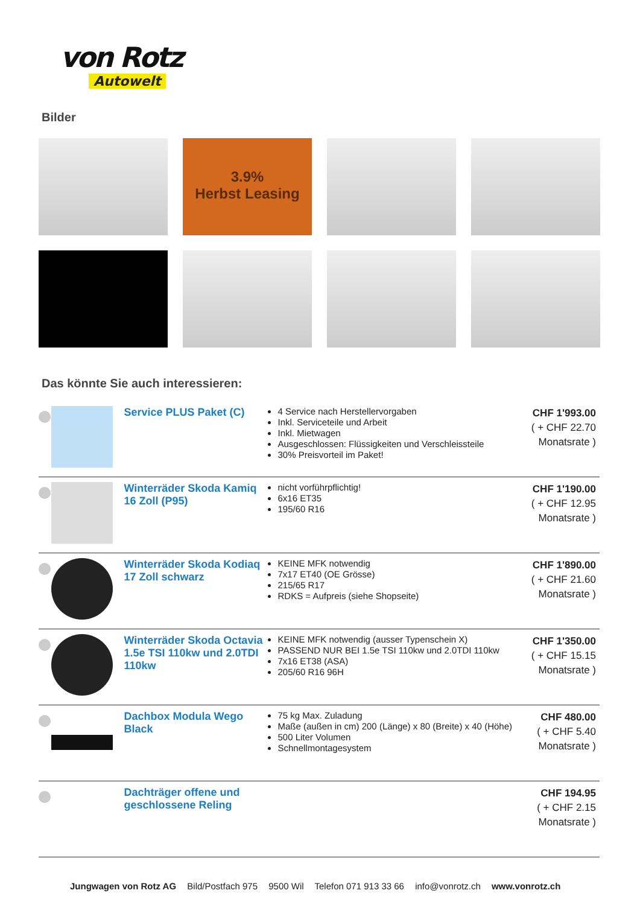von Rotz
Autowelt
Bilder
3.9%
Herbst Leasing
Das könnte Sie auch interessieren:
| | | Service PLUS Paket (C) | 4 Service nach Herstellervorgaben Inkl. Serviceteile und Arbeit Inkl. Mietwagen Ausgeschlossen: Flüssigkeiten und Verschleissteile 30% Preisvorteil im Paket! | CHF 1'993.00 ( + CHF 22.70 Monatsrate ) |
| | | Winterräder Skoda Kamiq 16 Zoll (P95) | nicht vorführpflichtig! 6x16 ET35 195/60 R16 | CHF 1'190.00 ( + CHF 12.95 Monatsrate ) |
| | | Winterräder Skoda Kodiaq 17 Zoll schwarz | KEINE MFK notwendig 7x17 ET40 (OE Grösse) 215/65 R17 RDKS = Aufpreis (siehe Shopseite) | CHF 1'890.00 ( + CHF 21.60 Monatsrate ) |
| | | Winterräder Skoda Octavia 1.5e TSI 110kw und 2.0TDI 110kw | KEINE MFK notwendig (ausser Typenschein X) PASSEND NUR BEI 1.5e TSI 110kw und 2.0TDI 110kw 7x16 ET38 (ASA) 205/60 R16 96H | CHF 1'350.00 ( + CHF 15.15 Monatsrate ) |
| | | Dachbox Modula Wego Black | 75 kg Max. Zuladung Maße (außen in cm) 200 (Länge) x 80 (Breite) x 40 (Höhe) 500 Liter Volumen Schnellmontagesystem | CHF 480.00 ( + CHF 5.40 Monatsrate ) |
| | | Dachträger offene und geschlossene Reling | | CHF 194.95 ( + CHF 2.15 Monatsrate ) |
Jungwagen von Rotz AG Bild/Postfach 975 9500 Wil Telefon 071 913 33 66 info@vonrotz.ch www.vonrotz.ch